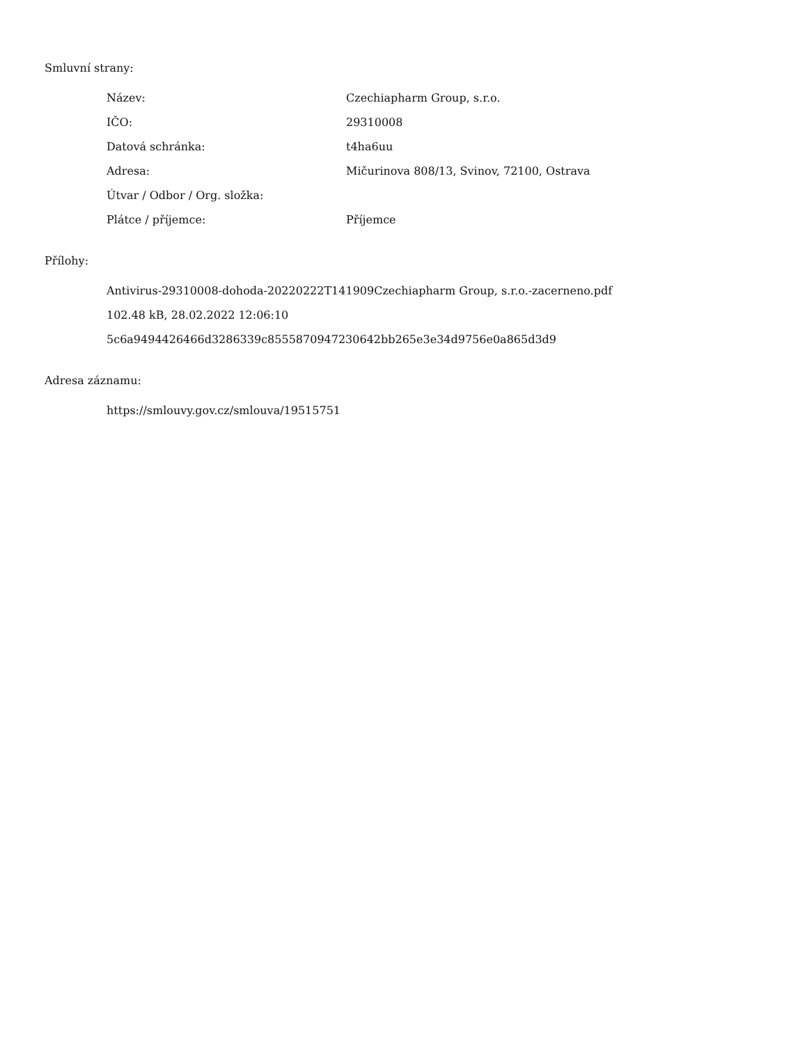Smluvní strany:
| Název: | Czechiapharm Group, s.r.o. |
| IČO: | 29310008 |
| Datová schránka: | t4ha6uu |
| Adresa: | Mičurinova 808/13, Svinov, 72100, Ostrava |
| Útvar / Odbor / Org. složka: | |
| Plátce / příjemce: | Příjemce |
Přílohy:
Antivirus-29310008-dohoda-20220222T141909Czechiapharm Group, s.r.o.-zacerneno.pdf
102.48 kB, 28.02.2022 12:06:10
5c6a9494426466d3286339c8555870947230642bb265e3e34d9756e0a865d3d9
Adresa záznamu:
https://smlouvy.gov.cz/smlouva/19515751